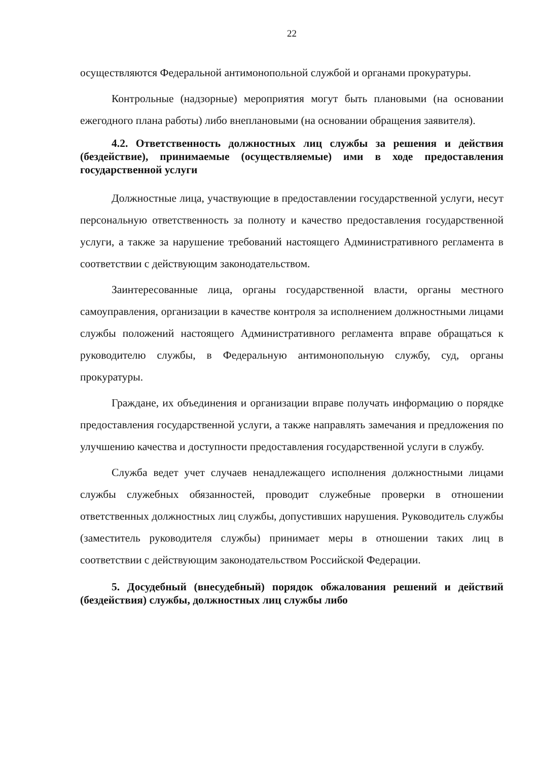22
осуществляются Федеральной антимонопольной службой и органами прокуратуры.
Контрольные (надзорные) мероприятия могут быть плановыми (на основании ежегодного плана работы) либо внеплановыми (на основании обращения заявителя).
4.2. Ответственность должностных лиц службы за решения и действия (бездействие), принимаемые (осуществляемые) ими в ходе предоставления государственной услуги
Должностные лица, участвующие в предоставлении государственной услуги, несут персональную ответственность за полноту и качество предоставления государственной услуги, а также за нарушение требований настоящего Административного регламента в соответствии с действующим законодательством.
Заинтересованные лица, органы государственной власти, органы местного самоуправления, организации в качестве контроля за исполнением должностными лицами службы положений настоящего Административного регламента вправе обращаться к руководителю службы, в Федеральную антимонопольную службу, суд, органы прокуратуры.
Граждане, их объединения и организации вправе получать информацию о порядке предоставления государственной услуги, а также направлять замечания и предложения по улучшению качества и доступности предоставления государственной услуги в службу.
Служба ведет учет случаев ненадлежащего исполнения должностными лицами службы служебных обязанностей, проводит служебные проверки в отношении ответственных должностных лиц службы, допустивших нарушения. Руководитель службы (заместитель руководителя службы) принимает меры в отношении таких лиц в соответствии с действующим законодательством Российской Федерации.
5. Досудебный (внесудебный) порядок обжалования решений и действий (бездействия) службы, должностных лиц службы либо